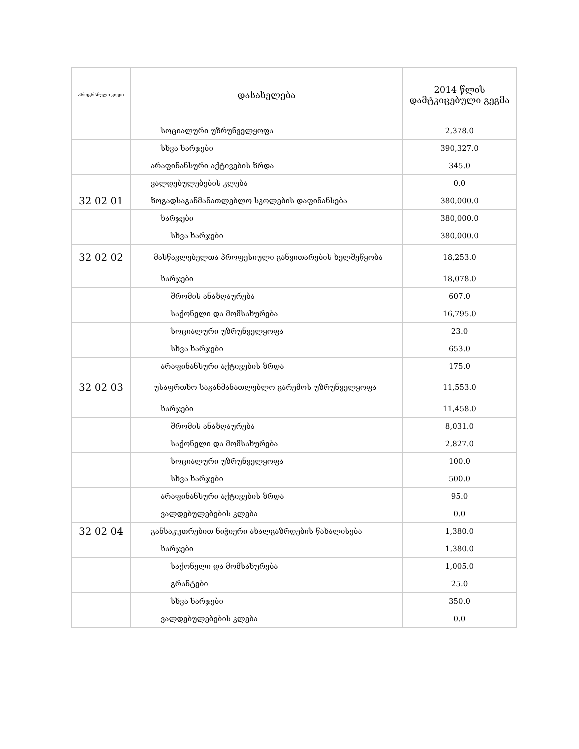| პროგრამული კოდი | დასახელება | 2014 წლის დამტკიცებული გეგმა |
| --- | --- | --- |
| | სოციალური უზრუნველყოფა | 2,378.0 |
| | სხვა ხარჯები | 390,327.0 |
| | არაფინანსური აქტივების ზრდა | 345.0 |
| | ვალდებულებების კლება | 0.0 |
| 32 02 01 | ზოგადსაგანმანათლებლო სკოლების დაფინანსება | 380,000.0 |
| | ხარჯები | 380,000.0 |
| | სხვა ხარჯები | 380,000.0 |
| 32 02 02 | მასწავლებელთა პროფესიული განვითარების ხელშეწყობა | 18,253.0 |
| | ხარჯები | 18,078.0 |
| | შრომის ანაზღაურება | 607.0 |
| | საქონელი და მომსახურება | 16,795.0 |
| | სოციალური უზრუნველყოფა | 23.0 |
| | სხვა ხარჯები | 653.0 |
| | არაფინანსური აქტივების ზრდა | 175.0 |
| 32 02 03 | უსაფრთხო საგანმანათლებლო გარემოს უზრუნველყოფა | 11,553.0 |
| | ხარჯები | 11,458.0 |
| | შრომის ანაზღაურება | 8,031.0 |
| | საქონელი და მომსახურება | 2,827.0 |
| | სოციალური უზრუნველყოფა | 100.0 |
| | სხვა ხარჯები | 500.0 |
| | არაფინანსური აქტივების ზრდა | 95.0 |
| | ვალდებულებების კლება | 0.0 |
| 32 02 04 | განსაკუთრებით ნიჭიერი ახალგაზრდების წახალისება | 1,380.0 |
| | ხარჯები | 1,380.0 |
| | საქონელი და მომსახურება | 1,005.0 |
| | გრანტები | 25.0 |
| | სხვა ხარჯები | 350.0 |
| | ვალდებულებების კლება | 0.0 |